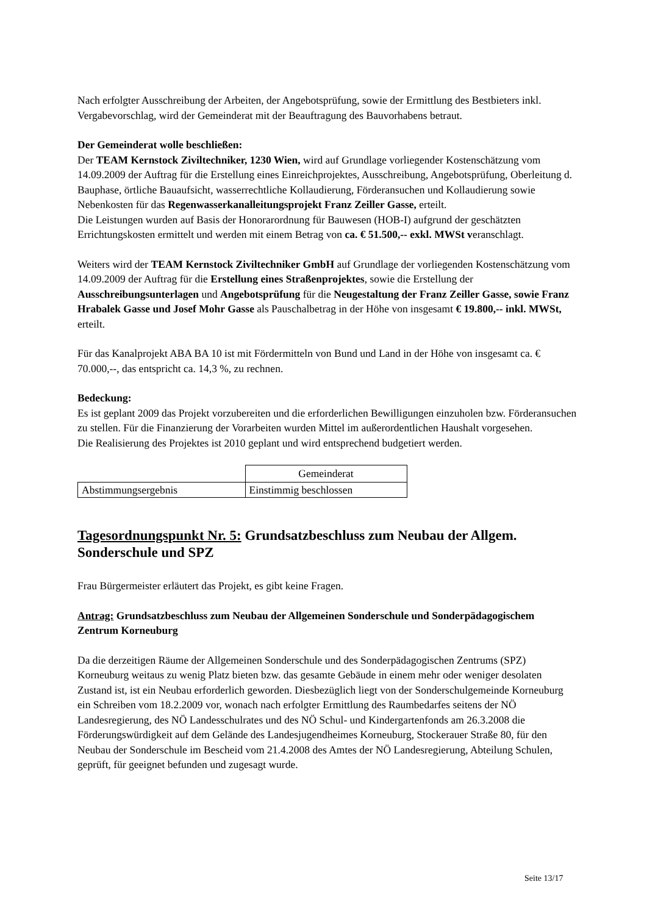Nach erfolgter Ausschreibung der Arbeiten, der Angebotsprüfung, sowie der Ermittlung des Bestbieters inkl. Vergabevorschlag, wird der Gemeinderat mit der Beauftragung des Bauvorhabens betraut.
Der Gemeinderat wolle beschließen:
Der TEAM Kernstock Ziviltechniker, 1230 Wien, wird auf Grundlage vorliegender Kostenschätzung vom 14.09.2009 der Auftrag für die Erstellung eines Einreichprojektes, Ausschreibung, Angebotsprüfung, Oberleitung d. Bauphase, örtliche Bauaufsicht, wasserrechtliche Kollaudierung, Förderansuchen und Kollaudierung sowie Nebenkosten für das Regenwasserkanalleitungsprojekt Franz Zeiller Gasse, erteilt.
Die Leistungen wurden auf Basis der Honorarordnung für Bauwesen (HOB-I) aufgrund der geschätzten Errichtungskosten ermittelt und werden mit einem Betrag von ca. € 51.500,-- exkl. MWSt veranschlagt.
Weiters wird der TEAM Kernstock Ziviltechniker GmbH auf Grundlage der vorliegenden Kostenschätzung vom 14.09.2009 der Auftrag für die Erstellung eines Straßenprojektes, sowie die Erstellung der Ausschreibungsunterlagen und Angebotsprüfung für die Neugestaltung der Franz Zeiller Gasse, sowie Franz Hrabalek Gasse und Josef Mohr Gasse als Pauschalbetrag in der Höhe von insgesamt € 19.800,-- inkl. MWSt, erteilt.
Für das Kanalprojekt ABA BA 10 ist mit Fördermitteln von Bund und Land in der Höhe von insgesamt ca. € 70.000,--, das entspricht ca. 14,3 %, zu rechnen.
Bedeckung:
Es ist geplant 2009 das Projekt vorzubereiten und die erforderlichen Bewilligungen einzuholen bzw. Förderansuchen zu stellen. Für die Finanzierung der Vorarbeiten wurden Mittel im außerordentlichen Haushalt vorgesehen.
Die Realisierung des Projektes ist 2010 geplant und wird entsprechend budgetiert werden.
| | Gemeinderat |
| Abstimmungsergebnis | Einstimmig beschlossen |
Tagesordnungspunkt Nr. 5: Grundsatzbeschluss zum Neubau der Allgem. Sonderschule und SPZ
Frau Bürgermeister erläutert das Projekt, es gibt keine Fragen.
Antrag: Grundsatzbeschluss zum Neubau der Allgemeinen Sonderschule und Sonderpädagogischem Zentrum Korneuburg
Da die derzeitigen Räume der Allgemeinen Sonderschule und des Sonderpädagogischen Zentrums (SPZ) Korneuburg weitaus zu wenig Platz bieten bzw. das gesamte Gebäude in einem mehr oder weniger desolaten Zustand ist, ist ein Neubau erforderlich geworden. Diesbezüglich liegt von der Sonderschulgemeinde Korneuburg ein Schreiben vom 18.2.2009 vor, wonach nach erfolgter Ermittlung des Raumbedarfes seitens der NÖ Landesregierung, des NÖ Landesschulrates und des NÖ Schul- und Kindergartenfonds am 26.3.2008 die Förderungswürdigkeit auf dem Gelände des Landesjugendheimes Korneuburg, Stockerauer Straße 80, für den Neubau der Sonderschule im Bescheid vom 21.4.2008 des Amtes der NÖ Landesregierung, Abteilung Schulen, geprüft, für geeignet befunden und zugesagt wurde.
Seite 13/17